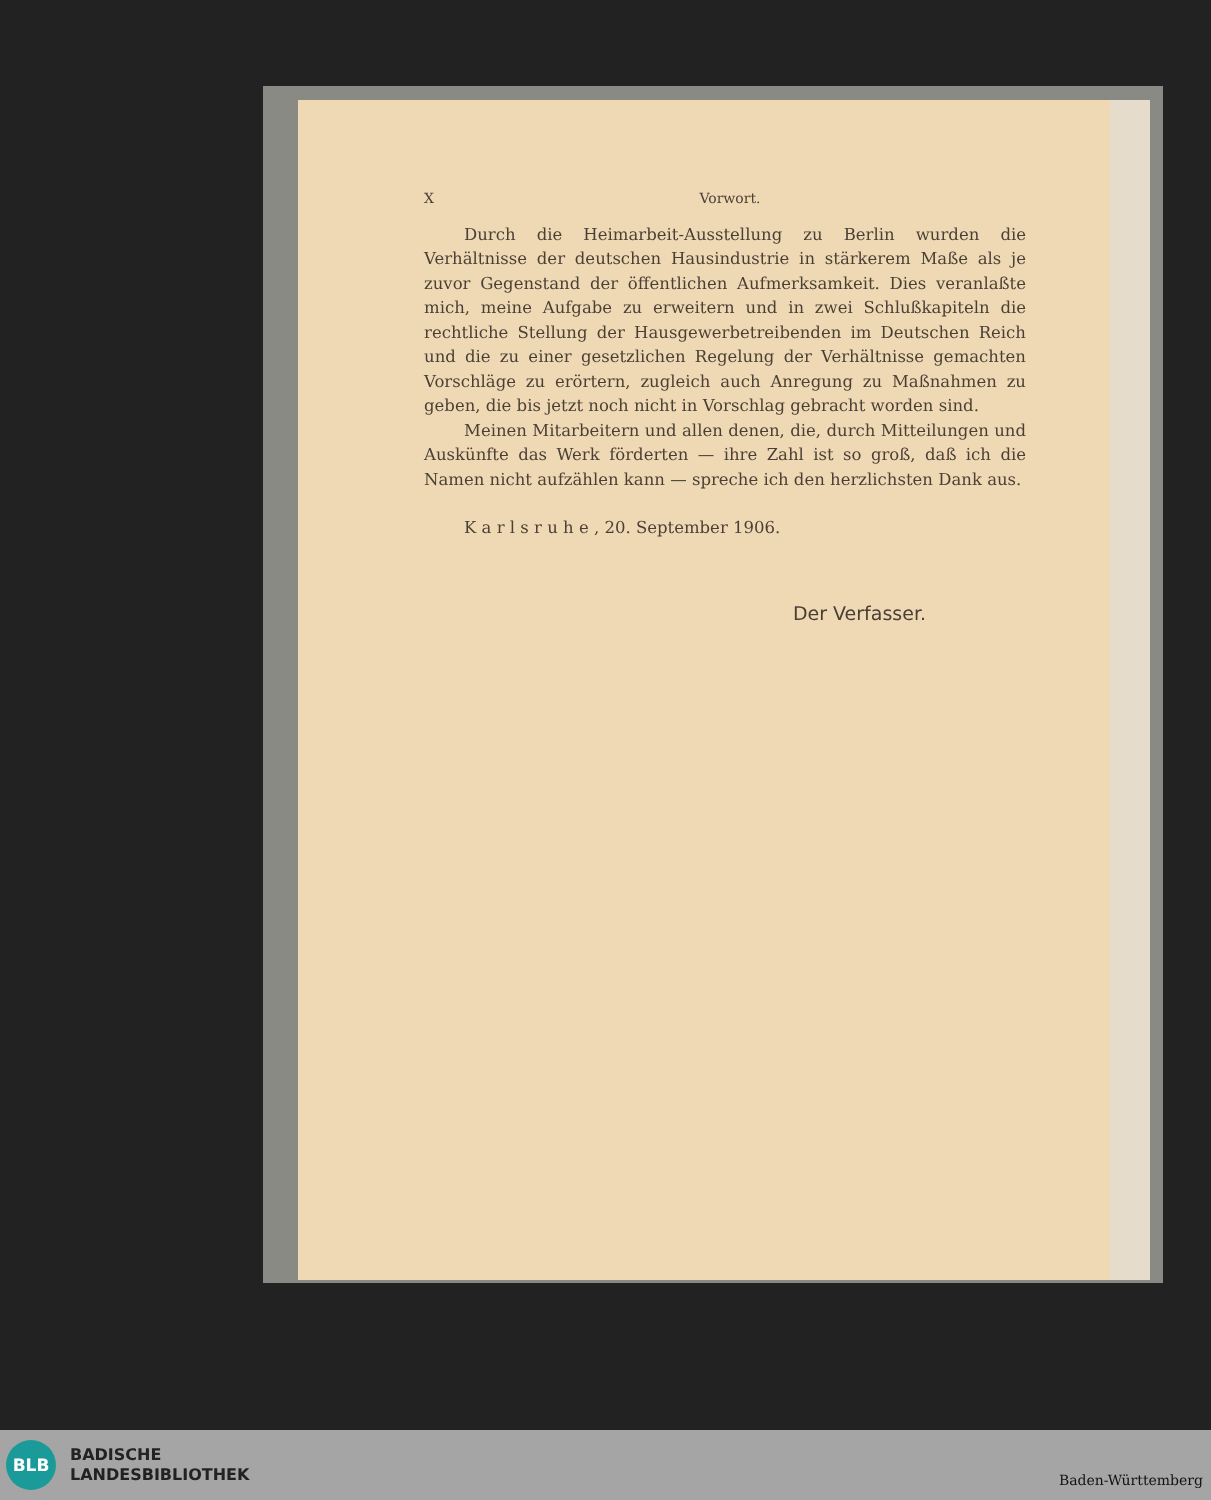X Vorwort.
Durch die Heimarbeit-Ausstellung zu Berlin wurden die Verhältnisse der deutschen Hausindustrie in stärkerem Maße als je zuvor Gegenstand der öffentlichen Aufmerksamkeit. Dies veranlaßte mich, meine Aufgabe zu erweitern und in zwei Schlußkapiteln die rechtliche Stellung der Hausgewerbetreibenden im Deutschen Reich und die zu einer gesetzlichen Regelung der Verhältnisse gemachten Vorschläge zu erörtern, zugleich auch Anregung zu Maßnahmen zu geben, die bis jetzt noch nicht in Vorschlag gebracht worden sind.
Meinen Mitarbeitern und allen denen, die, durch Mitteilungen und Auskünfte das Werk förderten — ihre Zahl ist so groß, daß ich die Namen nicht aufzählen kann — spreche ich den herzlichsten Dank aus.
K a r l s r u h e , 20. September 1906.
Der Verfasser.
BLB
BADISCHE
LANDESBIBLIOTHEK
Baden-Württemberg